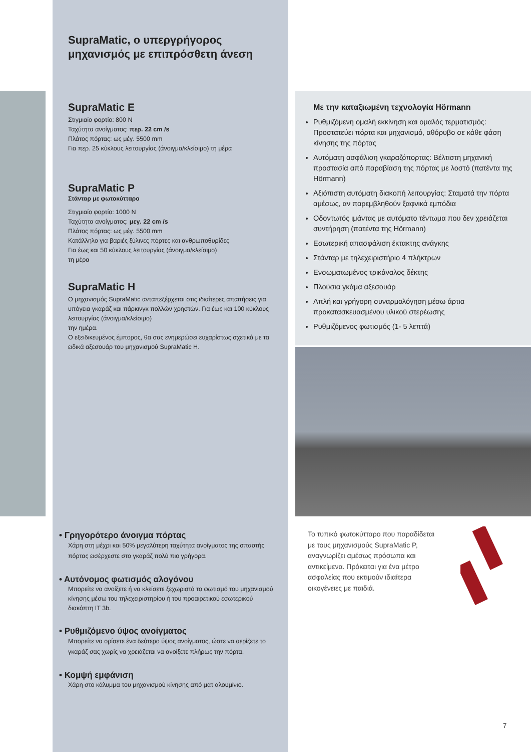SupraMatic, ο υπεργρήγορος
μηχανισμός με επιπρόσθετη άνεση
SupraMatic E
Στιγμιαίο φορτίο: 800 N
Ταχύτητα ανοίγματος: περ. 22 cm /s
Πλάτος πόρτας: ως μέγ. 5500 mm
Για περ. 25 κύκλους λειτουργίας (άνοιγμα/κλείσιμο) τη μέρα
SupraMatic P
Στάνταρ με φωτοκύτταρο
Στιγμιαίο φορτίο: 1000 N
Ταχύτητα ανοίγματος: μεγ. 22 cm /s
Πλάτος πόρτας: ως μέγ. 5500 mm
Κατάλληλο για βαριές ξύλινες πόρτες και ανθρωποθυρίδες
Για έως και 50 κύκλους λειτουργίας (άνοιγμα/κλείσιμο)
τη μέρα
SupraMatic H
Ο μηχανισμός SupraMatic ανταπεξέρχεται στις ιδιαίτερες απαιτήσεις για υπόγεια γκαράζ και πάρκινγκ πολλών χρηστών. Για έως και 100 κύκλους λειτουργίας (άνοιγμα/κλείσιμο)
την ημέρα.
Ο εξειδικευμένος έμπορος, θα σας ενημερώσει ευχαρίστως σχετικά με τα ειδικά αξεσουάρ του μηχανισμού SupraMatic H.
• Γρηγορότερο άνοιγμα πόρτας
Χάρη στη μέχρι και 50% μεγαλύτερη ταχύτητα ανοίγματος της σπαστής πόρτας εισέρχεστε στο γκαράζ πολύ πιο γρήγορα.
• Αυτόνομος φωτισμός αλογόνου
Μπορείτε να ανοίξετε ή να κλείσετε ξεχωριστά το φωτισμό του μηχανισμού κίνησης μέσω του τηλεχειριστηρίου ή του προαιρετικού εσωτερικού διακόπτη IT 3b.
• Ρυθμιζόμενο ύψος ανοίγματος
Μπορείτε να ορίσετε ένα δεύτερο ύψος ανοίγματος, ώστε να αερίζετε το γκαράζ σας χωρίς να χρειάζεται να ανοίξετε πλήρως την πόρτα.
• Κομψή εμφάνιση
Χάρη στο κάλυμμα του μηχανισμού κίνησης από ματ αλουμίνιο.
Με την καταξιωμένη τεχνολογία Hörmann
Ρυθμιζόμενη ομαλή εκκίνηση και ομαλός τερματισμός: Προστατεύει πόρτα και μηχανισμό, αθόρυβο σε κάθε φάση κίνησης της πόρτας
Αυτόματη ασφάλιση γκαραζόπορτας: Βέλτιστη μηχανική προστασία από παραβίαση της πόρτας με λοστό (πατέντα της Hörmann)
Αξιόπιστη αυτόματη διακοπή λειτουργίας: Σταματά την πόρτα αμέσως, αν παρεμβληθούν ξαφνικά εμπόδια
Οδοντωτός ιμάντας με αυτόματο τέντωμα που δεν χρειάζεται συντήρηση (πατέντα της Hörmann)
Εσωτερική απασφάλιση έκτακτης ανάγκης
Στάνταρ με τηλεχειριστήριο 4 πλήκτρων
Ενσωματωμένος τρικάναλος δέκτης
Πλούσια γκάμα αξεσουάρ
Απλή και γρήγορη συναρμολόγηση μέσω άρτια προκατασκευασμένου υλικού στερέωσης
Ρυθμιζόμενος φωτισμός (1- 5 λεπτά)
Το τυπικό φωτοκύτταρο που παραδίδεται με τους μηχανισμούς SupraMatic P, αναγνωρίζει αμέσως πρόσωπα και αντικείμενα. Πρόκειται για ένα μέτρο ασφαλείας που εκτιμούν ιδιαίτερα οικογένειες με παιδιά.
7